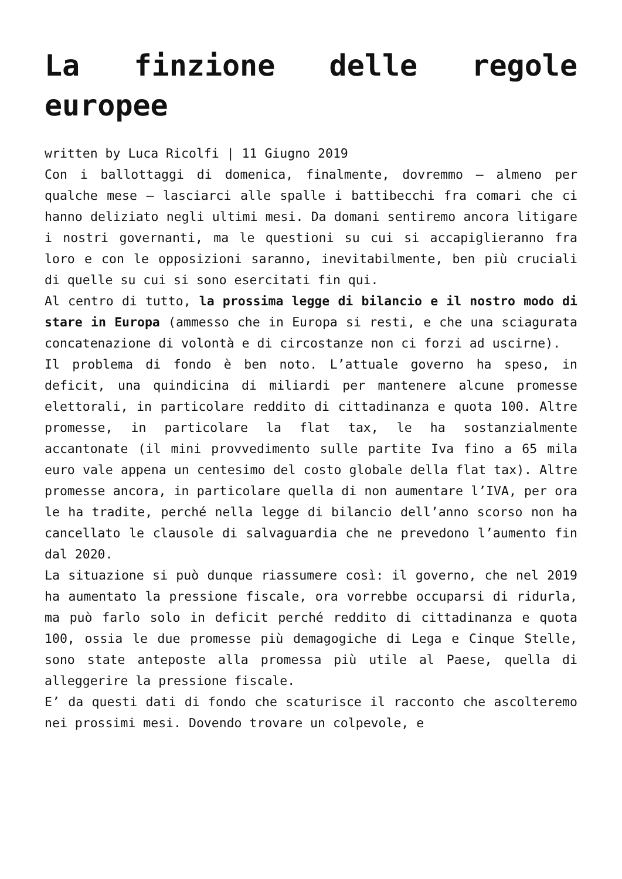La finzione delle regole europee
written by Luca Ricolfi | 11 Giugno 2019
Con i ballottaggi di domenica, finalmente, dovremmo – almeno per qualche mese – lasciarci alle spalle i battibecchi fra comari che ci hanno deliziato negli ultimi mesi. Da domani sentiremo ancora litigare i nostri governanti, ma le questioni su cui si accapiglieranno fra loro e con le opposizioni saranno, inevitabilmente, ben più cruciali di quelle su cui si sono esercitati fin qui.
Al centro di tutto, la prossima legge di bilancio e il nostro modo di stare in Europa (ammesso che in Europa si resti, e che una sciagurata concatenazione di volontà e di circostanze non ci forzi ad uscirne).
Il problema di fondo è ben noto. L’attuale governo ha speso, in deficit, una quindicina di miliardi per mantenere alcune promesse elettorali, in particolare reddito di cittadinanza e quota 100. Altre promesse, in particolare la flat tax, le ha sostanzialmente accantonate (il mini provvedimento sulle partite Iva fino a 65 mila euro vale appena un centesimo del costo globale della flat tax). Altre promesse ancora, in particolare quella di non aumentare l’IVA, per ora le ha tradite, perché nella legge di bilancio dell’anno scorso non ha cancellato le clausole di salvaguardia che ne prevedono l’aumento fin dal 2020.
La situazione si può dunque riassumere così: il governo, che nel 2019 ha aumentato la pressione fiscale, ora vorrebbe occuparsi di ridurla, ma può farlo solo in deficit perché reddito di cittadinanza e quota 100, ossia le due promesse più demagogiche di Lega e Cinque Stelle, sono state anteposte alla promessa più utile al Paese, quella di alleggerire la pressione fiscale.
E’ da questi dati di fondo che scaturisce il racconto che ascolteremo nei prossimi mesi. Dovendo trovare un colpevole, e